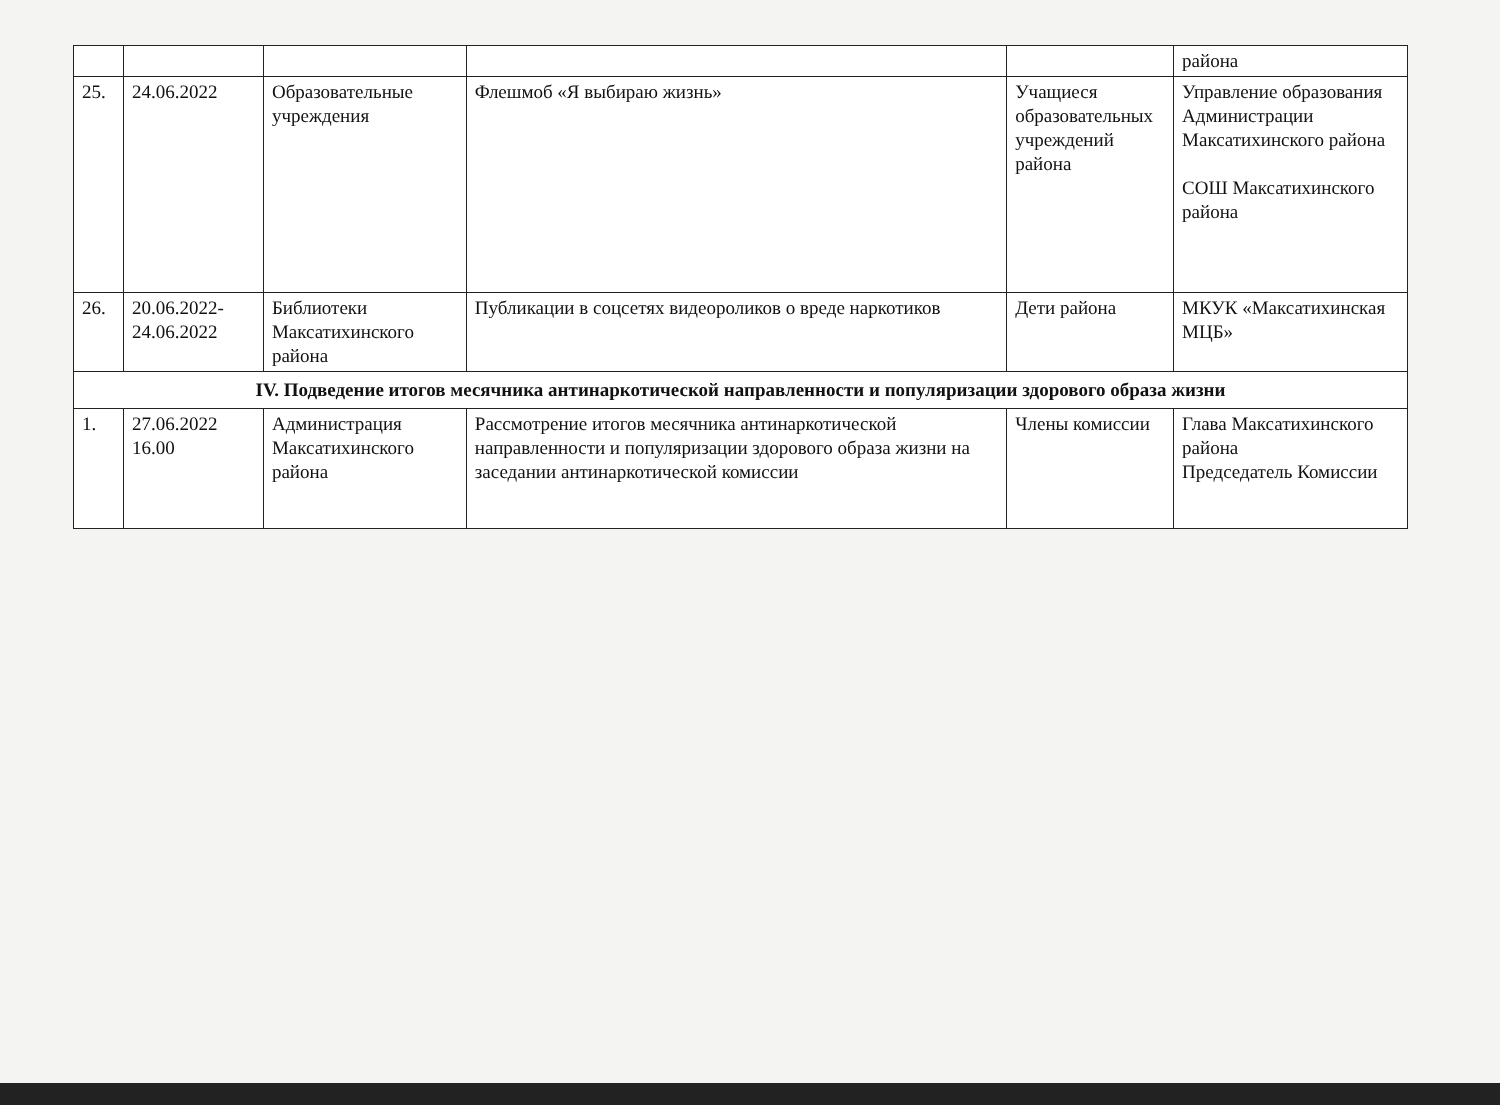| | | | | | района |
| 25. | 24.06.2022 | Образовательные учреждения | Флешмоб «Я выбираю жизнь» | Учащиеся образовательных учреждений района | Управление образования Администрации Максатихинского района СОШ Максатихинского района |
| 26. | 20.06.2022-24.06.2022 | Библиотеки Максатихинского района | Публикации в соцсетях видеороликов о вреде наркотиков | Дети района | МКУК «Максатихинская МЦБ» |
| IV. Подведение итогов месячника антинаркотической направленности и популяризации здорового образа жизни | | | | | |
| 1. | 27.06.2022 16.00 | Администрация Максатихинского района | Рассмотрение итогов месячника антинаркотической направленности и популяризации здорового образа жизни на заседании антинаркотической комиссии | Члены комиссии | Глава Максатихинского района Председатель Комиссии |